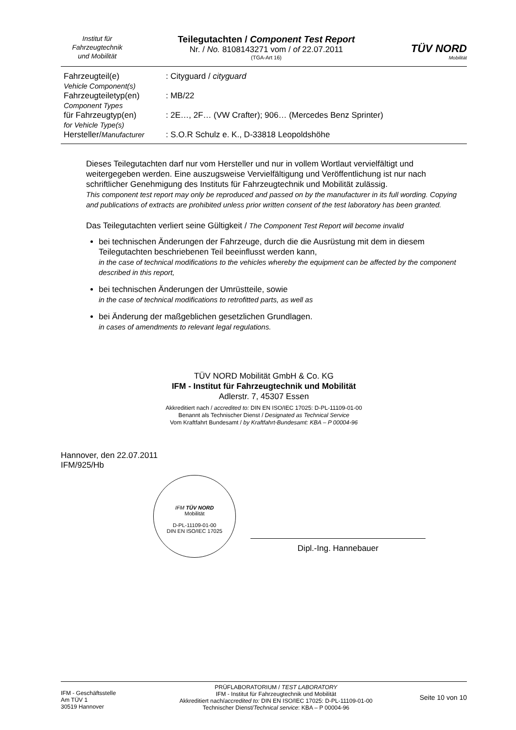Institut für
Fahrzeugtechnik
und Mobilität
Teilegutachten / Component Test Report
Nr. / No. 8108143271 vom / of 22.07.2011
(TGA-Art 16)
TÜV NORD
Mobilität
| Fahrzeugteil(e) Vehicle Component(s) | : Cityguard / cityguard |
| Fahrzeugteiletyp(en) Component Types | : MB/22 |
| für Fahrzeugtyp(en) for Vehicle Type(s) | : 2E…, 2F… (VW Crafter); 906… (Mercedes Benz Sprinter) |
| Hersteller/ Manufacturer | : S.O.R Schulz e. K., D-33818 Leopoldshöhe |
Dieses Teilegutachten darf nur vom Hersteller und nur in vollem Wortlaut vervielfältigt und weitergegeben werden. Eine auszugsweise Vervielfältigung und Veröffentlichung ist nur nach schriftlicher Genehmigung des Instituts für Fahrzeugtechnik und Mobilität zulässig.
This component test report may only be reproduced and passed on by the manufacturer in its full wording. Copying and publications of extracts are prohibited unless prior written consent of the test laboratory has been granted.
Das Teilegutachten verliert seine Gültigkeit / The Component Test Report will become invalid
bei technischen Änderungen der Fahrzeuge, durch die die Ausrüstung mit dem in diesem Teilegutachten beschriebenen Teil beeinflusst werden kann,
in the case of technical modifications to the vehicles whereby the equipment can be affected by the component described in this report,
bei technischen Änderungen der Umrüstteile, sowie
in the case of technical modifications to retrofitted parts, as well as
bei Änderung der maßgeblichen gesetzlichen Grundlagen.
in cases of amendments to relevant legal regulations.
TÜV NORD Mobilität GmbH & Co. KG
IFM - Institut für Fahrzeugtechnik und Mobilität
Adlerstr. 7, 45307 Essen
Akkreditiert nach / accredited to: DIN EN ISO/IEC 17025: D-PL-11109-01-00
Benannt als Technischer Dienst / Designated as Technical Service
Vom Kraftfahrt Bundesamt / by Kraftfahrt-Bundesamt: KBA – P 00004-96
Hannover, den 22.07.2011
IFM/925/Hb
IFM TÜV NORD
Mobilität
D-PL-11109-01-00
DIN EN ISO/IEC 17025
Dipl.-Ing. Hannebauer
IFM - Geschäftsstelle
Am TÜV 1
30519 Hannover
PRÜFLABORATORIUM / TEST LABORATORY
IFM - Institut für Fahrzeugtechnik und Mobilität
Akkreditiert nach/accredited to: DIN EN ISO/IEC 17025: D-PL-11109-01-00
Technischer Dienst/Technical service: KBA – P 00004-96
Seite 10 von 10